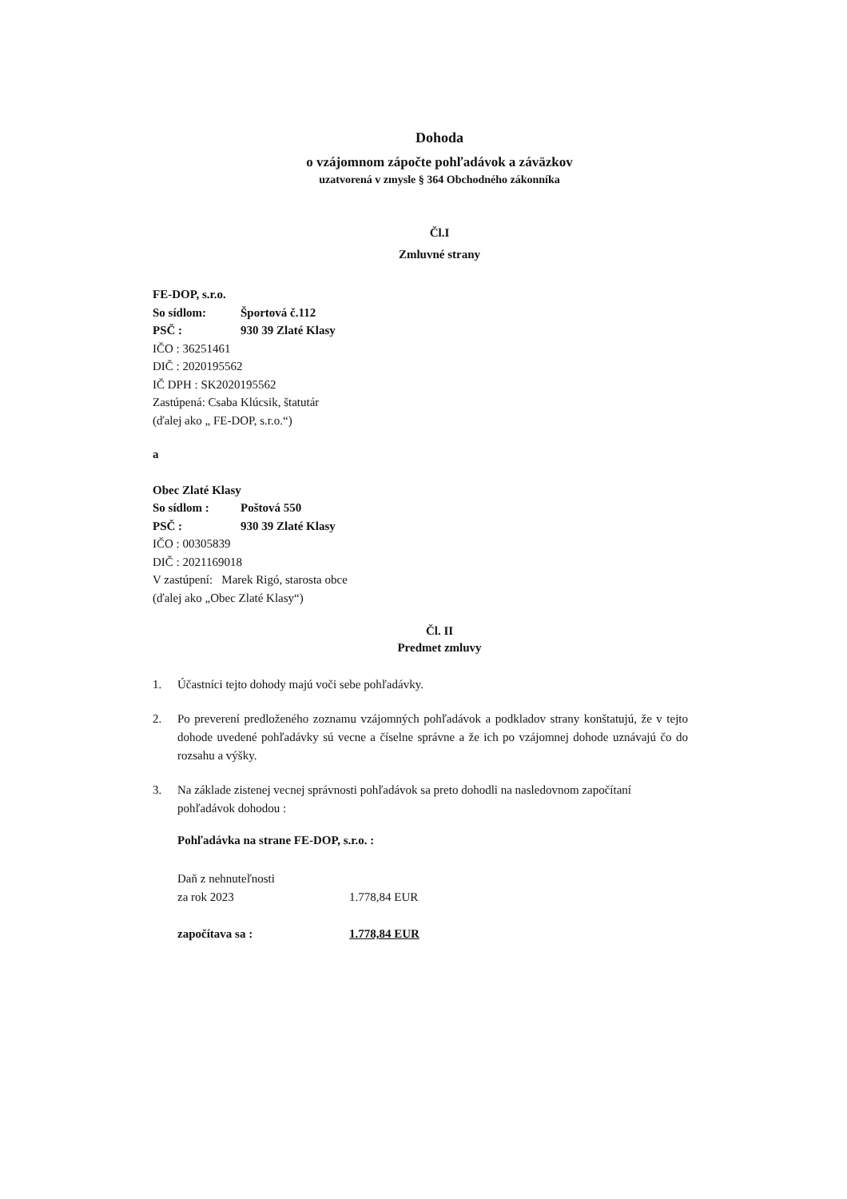Dohoda
o vzájomnom zápočte pohľadávok a záväzkov
uzatvorená v zmysle § 364 Obchodného zákonníka
Čl.I
Zmluvné strany
FE-DOP, s.r.o.
So sídlom: Športová č.112
PSČ : 930 39 Zlaté Klasy
IČO : 36251461
DIČ : 2020195562
IČ DPH : SK2020195562
Zastúpená: Csaba Klúcsik, štatutár
(ďalej ako „ FE-DOP, s.r.o.“)
a
Obec Zlaté Klasy
So sídlom : Poštová 550
PSČ : 930 39 Zlaté Klasy
IČO : 00305839
DIČ : 2021169018
V zastúpení: Marek Rigó, starosta obce
(ďalej ako „Obec Zlaté Klasy“)
Čl. II
Predmet zmluvy
1. Účastníci tejto dohody majú voči sebe pohľadávky.
2. Po preverení predloženého zoznamu vzájomných pohľadávok a podkladov strany konštatujú, že v tejto dohode uvedené pohľadávky sú vecne a číselne správne a že ich po vzájomnej dohode uznávajú čo do rozsahu a výšky.
3. Na základe zistenej vecnej správnosti pohľadávok sa preto dohodli na nasledovnom započítaní pohľadávok dohodou :
Pohľadávka na strane FE-DOP, s.r.o. :
Daň z nehnuteľnosti
za rok 2023 1.778,84 EUR
započítava sa : 1.778,84 EUR